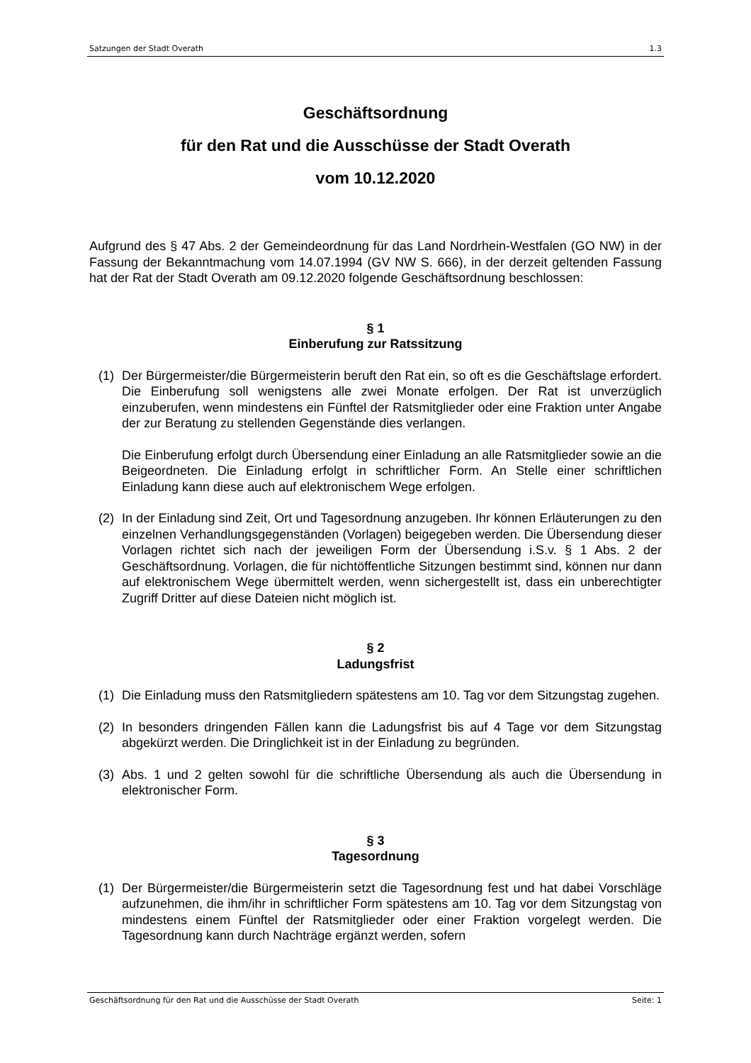Satzungen der Stadt Overath 1.3
Geschäftsordnung
für den Rat und die Ausschüsse der Stadt Overath
vom 10.12.2020
Aufgrund des § 47 Abs. 2 der Gemeindeordnung für das Land Nordrhein-Westfalen (GO NW) in der Fassung der Bekanntmachung vom 14.07.1994 (GV NW S. 666), in der derzeit geltenden Fassung hat der Rat der Stadt Overath am 09.12.2020 folgende Geschäftsordnung beschlossen:
§ 1
Einberufung zur Ratssitzung
(1)
Der Bürgermeister/die Bürgermeisterin beruft den Rat ein, so oft es die Geschäftslage erfordert. Die Einberufung soll wenigstens alle zwei Monate erfolgen. Der Rat ist unverzüglich einzuberufen, wenn mindestens ein Fünftel der Ratsmitglieder oder eine Fraktion unter Angabe der zur Beratung zu stellenden Gegenstände dies verlangen.
Die Einberufung erfolgt durch Übersendung einer Einladung an alle Ratsmitglieder sowie an die Beigeordneten. Die Einladung erfolgt in schriftlicher Form. An Stelle einer schriftlichen Einladung kann diese auch auf elektronischem Wege erfolgen.
(2)
In der Einladung sind Zeit, Ort und Tagesordnung anzugeben. Ihr können Erläuterungen zu den einzelnen Verhandlungsgegenständen (Vorlagen) beigegeben werden. Die Übersendung dieser Vorlagen richtet sich nach der jeweiligen Form der Übersendung i.S.v. § 1 Abs. 2 der Geschäftsordnung. Vorlagen, die für nichtöffentliche Sitzungen bestimmt sind, können nur dann auf elektronischem Wege übermittelt werden, wenn sichergestellt ist, dass ein unberechtigter Zugriff Dritter auf diese Dateien nicht möglich ist.
§ 2
Ladungsfrist
(1)
Die Einladung muss den Ratsmitgliedern spätestens am 10. Tag vor dem Sitzungstag zugehen.
(2)
In besonders dringenden Fällen kann die Ladungsfrist bis auf 4 Tage vor dem Sitzungstag abgekürzt werden. Die Dringlichkeit ist in der Einladung zu begründen.
(3)
Abs. 1 und 2 gelten sowohl für die schriftliche Übersendung als auch die Übersendung in elektronischer Form.
§ 3
Tagesordnung
(1)
Der Bürgermeister/die Bürgermeisterin setzt die Tagesordnung fest und hat dabei Vorschläge aufzunehmen, die ihm/ihr in schriftlicher Form spätestens am 10. Tag vor dem Sitzungstag von mindestens einem Fünftel der Ratsmitglieder oder einer Fraktion vorgelegt werden. Die Tagesordnung kann durch Nachträge ergänzt werden, sofern
Geschäftsordnung für den Rat und die Ausschüsse der Stadt Overath Seite: 1